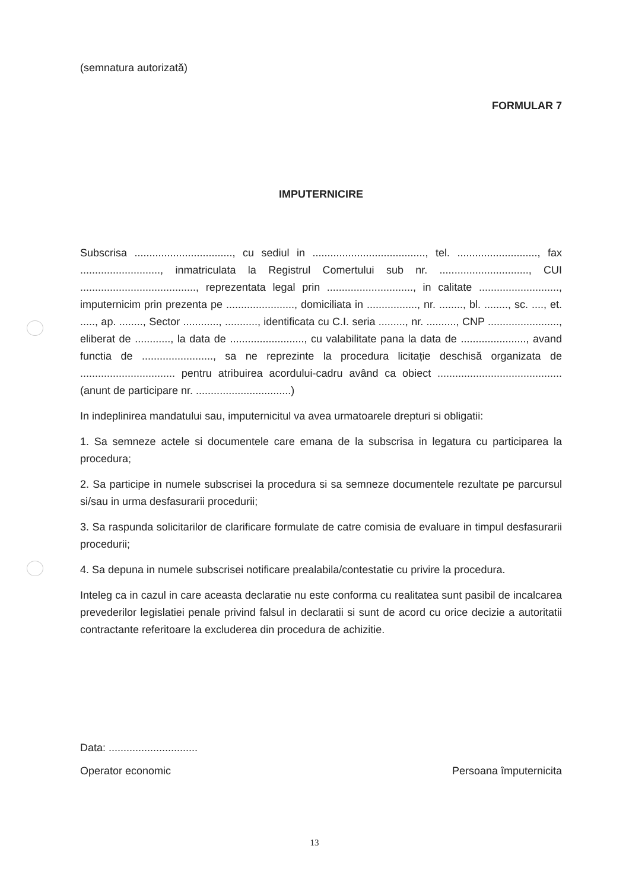(semnatura autorizată)
FORMULAR 7
IMPUTERNICIRE
Subscrisa ................................., cu sediul in ......................................, tel. ..........................., fax ..........................., inmatriculata la Registrul Comertului sub nr. .............................., CUI ......................................., reprezentata legal prin ............................., in calitate ..........................., imputernicim prin prezenta pe ......................., domiciliata in ................., nr. ........, bl. ........, sc. ...., et. ....., ap. ........, Sector ............, ..........., identificata cu C.I. seria ........., nr. .........., CNP ........................, eliberat de ............, la data de ........................., cu valabilitate pana la data de ......................, avand functia de ........................, sa ne reprezinte la procedura licitație deschisă organizata de ................................ pentru atribuirea acordului-cadru având ca obiect ..........................................(anunt de participare nr. ................................)
In indeplinirea mandatului sau, imputernicitul va avea urmatoarele drepturi si obligatii:
1. Sa semneze actele si documentele care emana de la subscrisa in legatura cu participarea la procedura;
2. Sa participe in numele subscrisei la procedura si sa semneze documentele rezultate pe parcursul si/sau in urma desfasurarii procedurii;
3. Sa raspunda solicitarilor de clarificare formulate de catre comisia de evaluare in timpul desfasurarii procedurii;
4. Sa depuna in numele subscrisei notificare prealabila/contestatie cu privire la procedura.
Inteleg ca in cazul in care aceasta declaratie nu este conforma cu realitatea sunt pasibil de incalcarea prevederilor legislatiei penale privind falsul in declaratii si sunt de acord cu orice decizie a autoritatii contractante referitoare la excluderea din procedura de achizitie.
Data: ..............................
Operator economic Persoana împuternicita
13